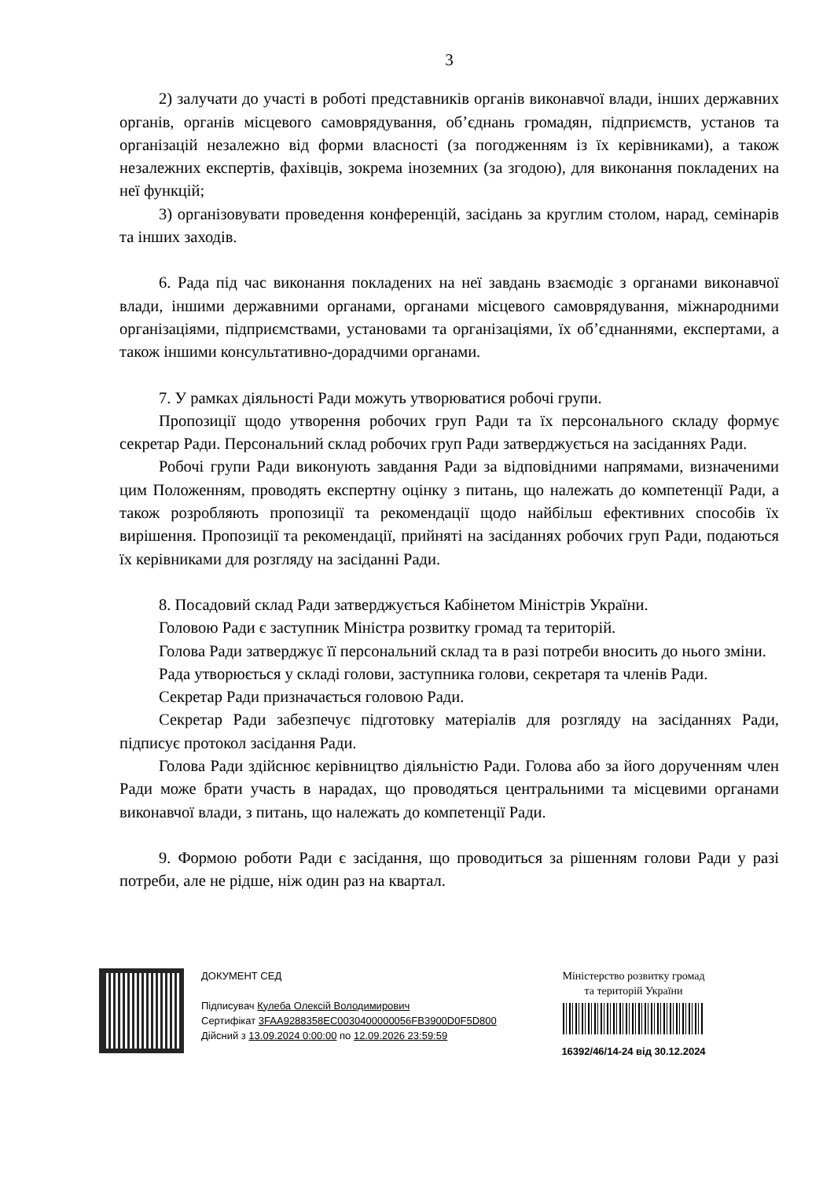3
2) залучати до участі в роботі представників органів виконавчої влади, інших державних органів, органів місцевого самоврядування, об’єднань громадян, підприємств, установ та організацій незалежно від форми власності (за погодженням із їх керівниками), а також незалежних експертів, фахівців, зокрема іноземних (за згодою), для виконання покладених на неї функцій;
3) організовувати проведення конференцій, засідань за круглим столом, нарад, семінарів та інших заходів.
6. Рада під час виконання покладених на неї завдань взаємодіє з органами виконавчої влади, іншими державними органами, органами місцевого самоврядування, міжнародними організаціями, підприємствами, установами та організаціями, їх об’єднаннями, експертами, а також іншими консультативно-дорадчими органами.
7. У рамках діяльності Ради можуть утворюватися робочі групи.
Пропозиції щодо утворення робочих груп Ради та їх персонального складу формує секретар Ради. Персональний склад робочих груп Ради затверджується на засіданнях Ради.
Робочі групи Ради виконують завдання Ради за відповідними напрямами, визначеними цим Положенням, проводять експертну оцінку з питань, що належать до компетенції Ради, а також розробляють пропозиції та рекомендації щодо найбільш ефективних способів їх вирішення. Пропозиції та рекомендації, прийняті на засіданнях робочих груп Ради, подаються їх керівниками для розгляду на засіданні Ради.
8. Посадовий склад Ради затверджується Кабінетом Міністрів України.
Головою Ради є заступник Міністра розвитку громад та територій.
Голова Ради затверджує її персональний склад та в разі потреби вносить до нього зміни.
Рада утворюється у складі голови, заступника голови, секретаря та членів Ради.
Секретар Ради призначається головою Ради.
Секретар Ради забезпечує підготовку матеріалів для розгляду на засіданнях Ради, підписує протокол засідання Ради.
Голова Ради здійснює керівництво діяльністю Ради. Голова або за його дорученням член Ради може брати участь в нарадах, що проводяться центральними та місцевими органами виконавчої влади, з питань, що належать до компетенції Ради.
9. Формою роботи Ради є засідання, що проводиться за рішенням голови Ради у разі потреби, але не рідше, ніж один раз на квартал.
ДОКУМЕНТ СЕД
Підписувач Кулеба Олексій Володимирович
Сертифікат 3FAA9288358EC0030400000056FB3900D0F5D800
Дійсний з 13.09.2024 0:00:00 по 12.09.2026 23:59:59
Міністерство розвитку громад
та територій України
16392/46/14-24 від 30.12.2024